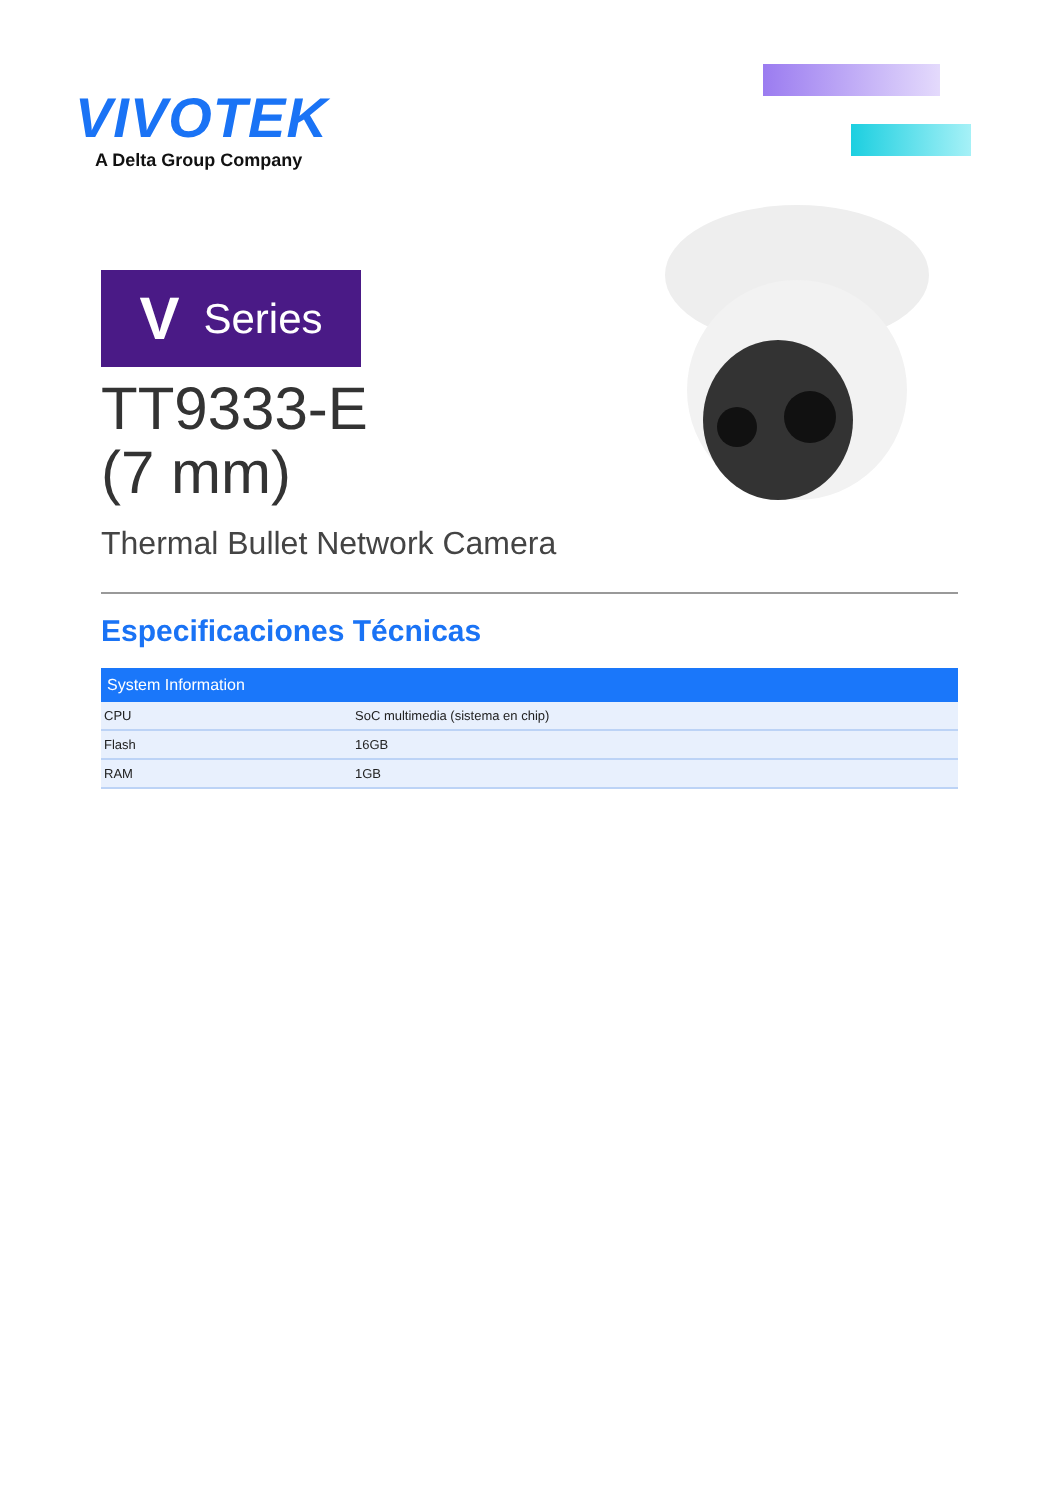VIVOTEK
A Delta Group Company
V Series
TT9333-E
(7 mm)
Thermal Bullet Network Camera
Especificaciones Técnicas
| System Information | |
| --- | --- |
| CPU | SoC multimedia (sistema en chip) |
| Flash | 16GB |
| RAM | 1GB |